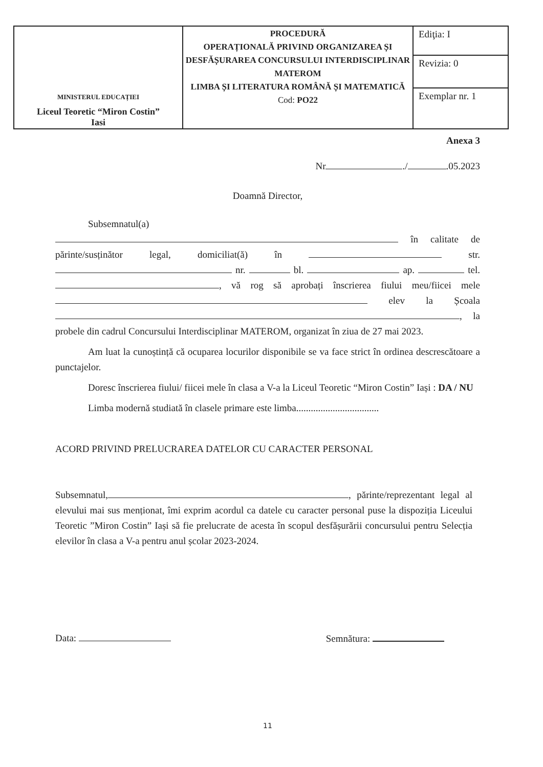| MINISTERUL EDUCAȚIEI Liceul Teoretic “Miron Costin” Iasi | PROCEDURĂ OPERAȚIONALĂ PRIVIND ORGANIZAREA ȘI DESFĂȘURAREA CONCURSULUI INTERDISCIPLINAR MATEROM LIMBA ȘI LITERATURA ROMÂNĂ ȘI MATEMATICĂ Cod: PO22 | Ediţia: I |
| | | Revizia: 0 |
| | | Exemplar nr. 1 |
Anexa 3
Nr ./ .05.2023
Doamnă Director,
Subsemnatul(a)
în calitate de părinte/susținător legal, domiciliat(ă) în str. nr. bl. ap. tel. , vă rog să aprobați înscrierea fiului meu/fiicei mele elev la Școala , la probele din cadrul Concursului Interdisciplinar MATEROM, organizat în ziua de 27 mai 2023.
Am luat la cunoștință că ocuparea locurilor disponibile se va face strict în ordinea descrescătoare a punctajelor.
Doresc înscrierea fiului/ fiicei mele în clasa a V-a la Liceul Teoretic “Miron Costin” Iași : DA / NU
Limba modernă studiată în clasele primare este limba..................................
ACORD PRIVIND PRELUCRAREA DATELOR CU CARACTER PERSONAL
Subsemnatul, , părinte/reprezentant legal al elevului mai sus menționat, îmi exprim acordul ca datele cu caracter personal puse la dispoziția Liceului Teoretic ”Miron Costin” Iași să fie prelucrate de acesta în scopul desfășurării concursului pentru Selecția elevilor în clasa a V-a pentru anul școlar 2023-2024.
Data: Semnătura:
11